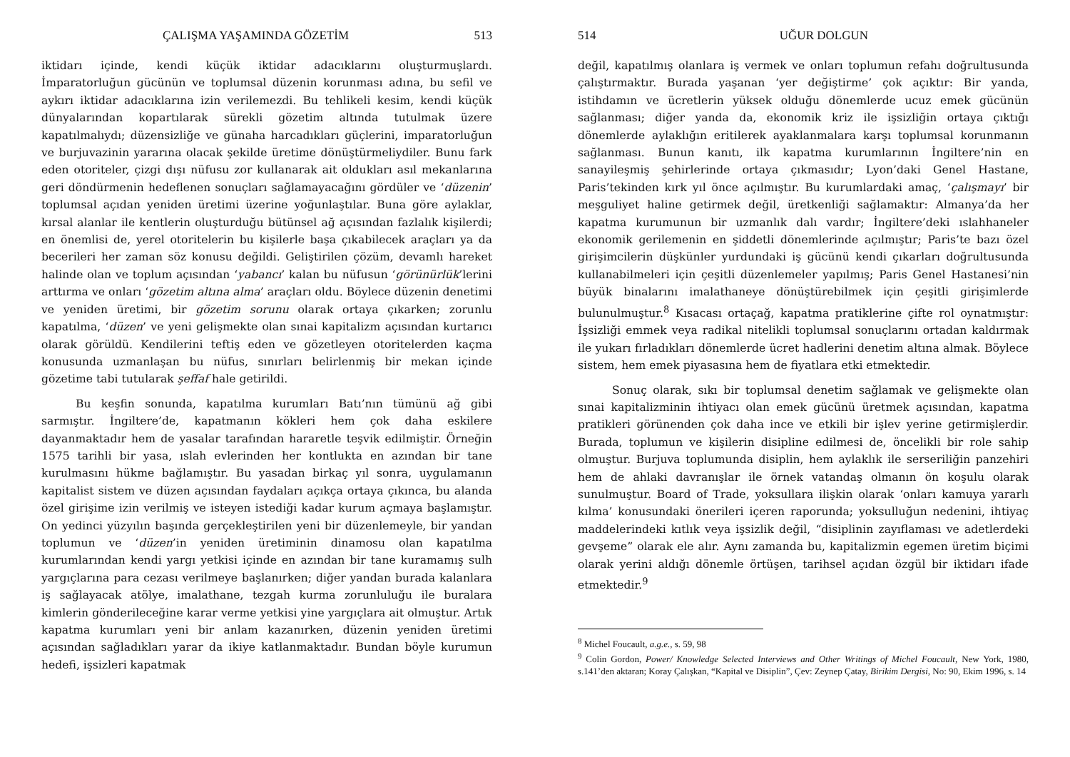ÇALIŞMA YAŞAMINDA GÖZETİM 513
iktidarı içinde, kendi küçük iktidar adacıklarını oluşturmuşlardı. İmparatorluğun gücünün ve toplumsal düzenin korunması adına, bu sefil ve aykırı iktidar adacıklarına izin verilemezdi. Bu tehlikeli kesim, kendi küçük dünyalarından kopartılarak sürekli gözetim altında tutulmak üzere kapatılmalıydı; düzensizliğe ve günaha harcadıkları güçlerini, imparatorluğun ve burjuvazinin yararına olacak şekilde üretime dönüştürmeliydiler. Bunu fark eden otoriteler, çizgi dışı nüfusu zor kullanarak ait oldukları asıl mekanlarına geri döndürmenin hedeflenen sonuçları sağlamayacağını gördüler ve ‘düzenin’ toplumsal açıdan yeniden üretimi üzerine yoğunlaştılar. Buna göre aylaklar, kırsal alanlar ile kentlerin oluşturduğu bütünsel ağ açısından fazlalık kişilerdi; en önemlisi de, yerel otoritelerin bu kişilerle başa çıkabilecek araçları ya da becerileri her zaman söz konusu değildi. Geliştirilen çözüm, devamlı hareket halinde olan ve toplum açısından ‘yabancı’ kalan bu nüfusun ‘görünürlük’lerini arttırma ve onları ‘gözetim altına alma’ araçları oldu. Böylece düzenin denetimi ve yeniden üretimi, bir gözetim sorunu olarak ortaya çıkarken; zorunlu kapatılma, ‘düzen’ ve yeni gelişmekte olan sınai kapitalizm açısından kurtarıcı olarak görüldü. Kendilerini teftiş eden ve gözetleyen otoritelerden kaçma konusunda uzmanlaşan bu nüfus, sınırları belirlenmiş bir mekan içinde gözetime tabi tutularak şeffaf hale getirildi.
Bu keşfin sonunda, kapatılma kurumları Batı’nın tümünü ağ gibi sarmıştır. İngiltere’de, kapatmanın kökleri hem çok daha eskilere dayanmaktadır hem de yasalar tarafından hararetle teşvik edilmiştir. Örneğin 1575 tarihli bir yasa, ıslah evlerinden her kontlukta en azından bir tane kurulmasını hükme bağlamıştır. Bu yasadan birkaç yıl sonra, uygulamanın kapitalist sistem ve düzen açısından faydaları açıkça ortaya çıkınca, bu alanda özel girişime izin verilmiş ve isteyen istediği kadar kurum açmaya başlamıştır. On yedinci yüzyılın başında gerçekleştirilen yeni bir düzenlemeyle, bir yandan toplumun ve ‘düzen’in yeniden üretiminin dinamosu olan kapatılma kurumlarından kendi yargı yetkisi içinde en azından bir tane kuramamış sulh yargıçlarına para cezası verilmeye başlanırken; diğer yandan burada kalanlara iş sağlayacak atölye, imalathane, tezgah kurma zorunluluğu ile buralara kimlerin gönderileceğine karar verme yetkisi yine yargıçlara ait olmuştur. Artık kapatma kurumları yeni bir anlam kazanırken, düzenin yeniden üretimi açısından sağladıkları yarar da ikiye katlanmaktadır. Bundan böyle kurumun hedefi, işsizleri kapatmak
514 UĞUR DOLGUN
değil, kapatılmış olanlara iş vermek ve onları toplumun refahı doğrultusunda çalıştırmaktır. Burada yaşanan ‘yer değiştirme’ çok açıktır: Bir yanda, istihdamın ve ücretlerin yüksek olduğu dönemlerde ucuz emek gücünün sağlanması; diğer yanda da, ekonomik kriz ile işsizliğin ortaya çıktığı dönemlerde aylaklığın eritilerek ayaklanmalara karşı toplumsal korunmanın sağlanması. Bunun kanıtı, ilk kapatma kurumlarının İngiltere’nin en sanayileşmiş şehirlerinde ortaya çıkmasıdır; Lyon’daki Genel Hastane, Paris’tekinden kırk yıl önce açılmıştır. Bu kurumlardaki amaç, ‘çalışmayı’ bir meşguliyet haline getirmek değil, üretkenliği sağlamaktır: Almanya’da her kapatma kurumunun bir uzmanlık dalı vardır; İngiltere’deki ıslahhaneler ekonomik gerilemenin en şiddetli dönemlerinde açılmıştır; Paris’te bazı özel girişimcilerin düşkünler yurdundaki iş gücünü kendi çıkarları doğrultusunda kullanabilmeleri için çeşitli düzenlemeler yapılmış; Paris Genel Hastanesi’nin büyük binalarını imalathaneye dönüştürebilmek için çeşitli girişimlerde bulunulmuştur.<sup>8</sup> Kısacası ortaçağ, kapatma pratiklerine çifte rol oynatmıştır: İşsizliği emmek veya radikal nitelikli toplumsal sonuçlarını ortadan kaldırmak ile yukarı fırladıkları dönemlerde ücret hadlerini denetim altına almak. Böylece sistem, hem emek piyasasına hem de fiyatlara etki etmektedir.
Sonuç olarak, sıkı bir toplumsal denetim sağlamak ve gelişmekte olan sınai kapitalizminin ihtiyacı olan emek gücünü üretmek açısından, kapatma pratikleri görünenden çok daha ince ve etkili bir işlev yerine getirmişlerdir. Burada, toplumun ve kişilerin disipline edilmesi de, öncelikli bir role sahip olmuştur. Burjuva toplumunda disiplin, hem aylaklık ile serseriliğin panzehiri hem de ahlaki davranışlar ile örnek vatandaş olmanın ön koşulu olarak sunulmuştur. Board of Trade, yoksullara ilişkin olarak ‘onları kamuya yararlı kılma’ konusundaki önerileri içeren raporunda; yoksulluğun nedenini, ihtiyaç maddelerindeki kıtlık veya işsizlik değil, “disiplinin zayıflaması ve adetlerdeki gevşeme” olarak ele alır. Aynı zamanda bu, kapitalizmin egemen üretim biçimi olarak yerini aldığı dönemle örtüşen, tarihsel açıdan özgül bir iktidarı ifade etmektedir.<sup>9</sup>
<sup>8</sup> Michel Foucault, a.g.e., s. 59, 98
<sup>9</sup> Colin Gordon, Power/ Knowledge Selected Interviews and Other Writings of Michel Foucault, New York, 1980, s.141’den aktaran; Koray Çalışkan, “Kapital ve Disiplin”, Çev: Zeynep Çatay, Birikim Dergisi, No: 90, Ekim 1996, s. 14